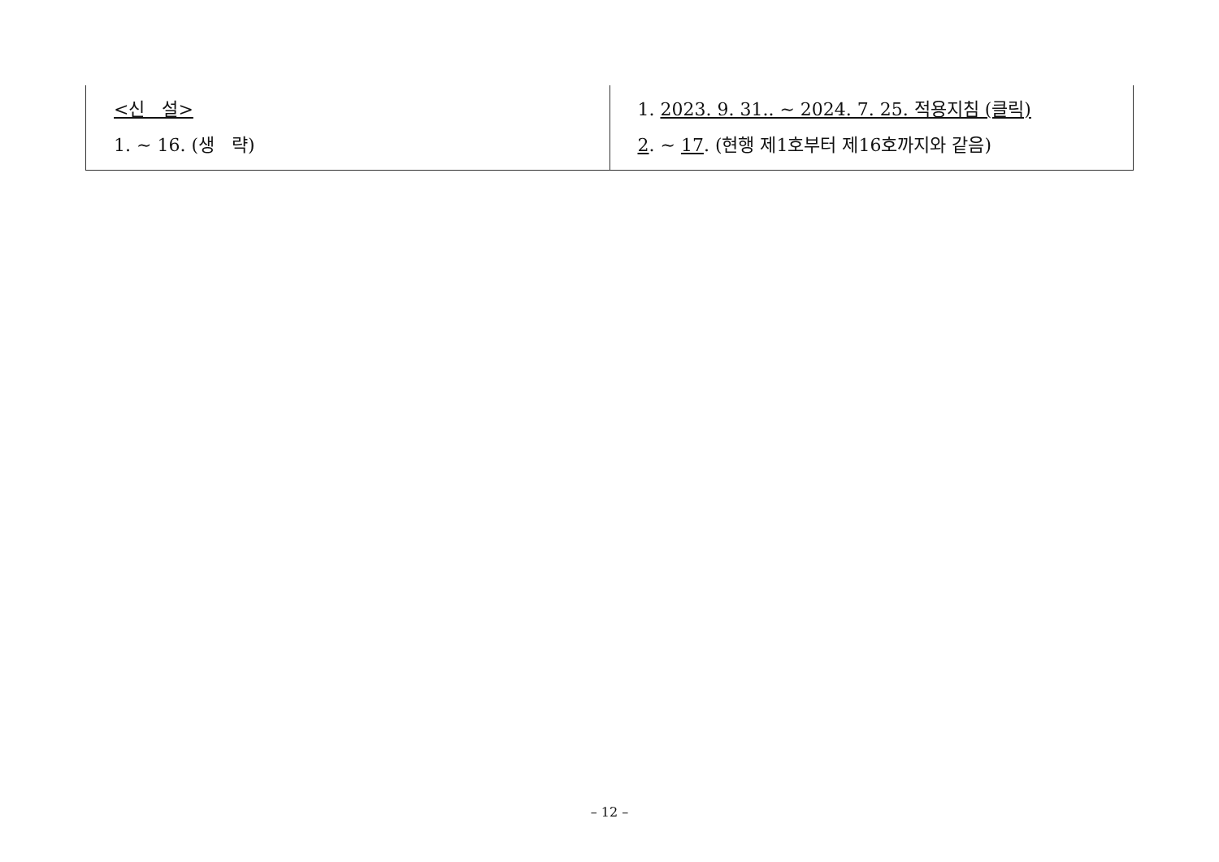| <신 설> 1. ~ 16. (생 략) | 1. 2023. 9. 31.. ~ 2024. 7. 25. 적용지침 (클릭) 2 . ~ 17 . (현행 제1호부터 제16호까지와 같음) |
– 12 –